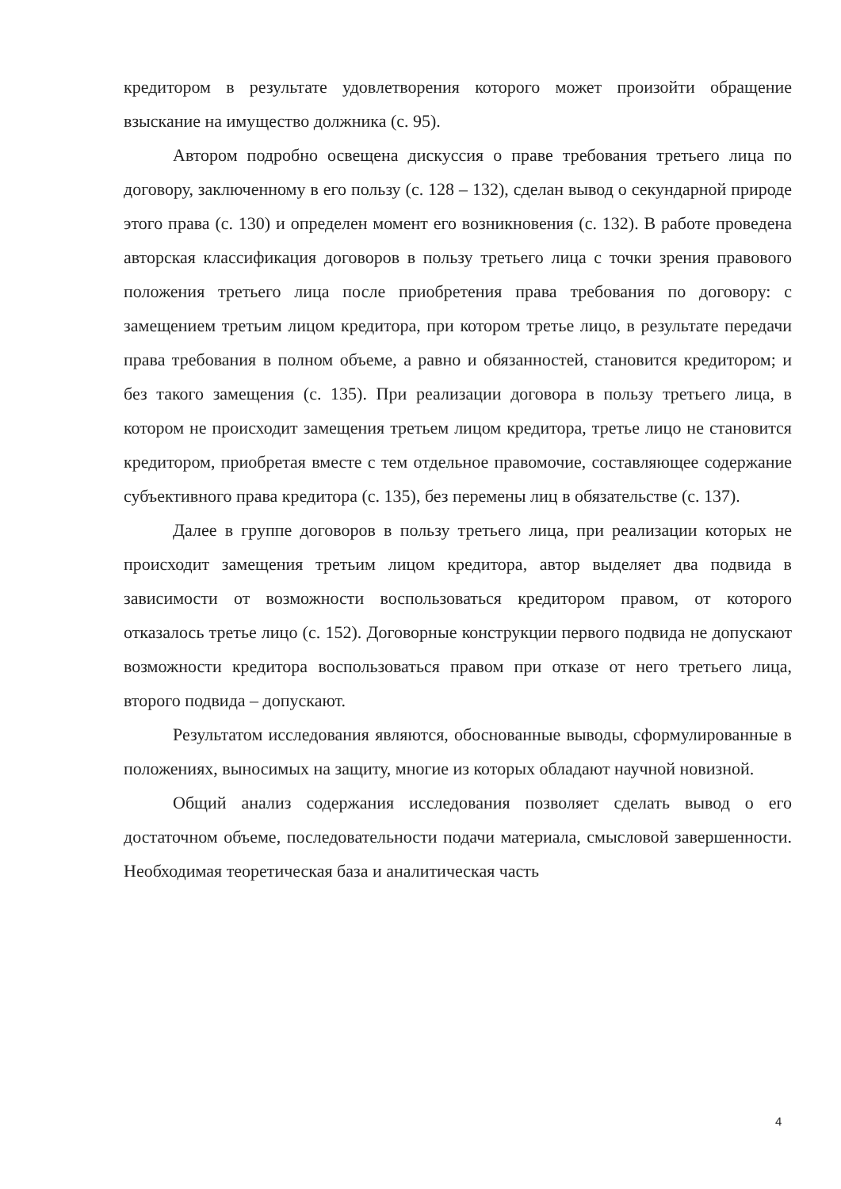кредитором в результате удовлетворения которого может произойти обращение взыскание на имущество должника (с. 95).
Автором подробно освещена дискуссия о праве требования третьего лица по договору, заключенному в его пользу (с. 128 – 132), сделан вывод о секундарной природе этого права (с. 130) и определен момент его возникновения (с. 132). В работе проведена авторская классификация договоров в пользу третьего лица с точки зрения правового положения третьего лица после приобретения права требования по договору: с замещением третьим лицом кредитора, при котором третье лицо, в результате передачи права требования в полном объеме, а равно и обязанностей, становится кредитором; и без такого замещения (с. 135). При реализации договора в пользу третьего лица, в котором не происходит замещения третьем лицом кредитора, третье лицо не становится кредитором, приобретая вместе с тем отдельное правомочие, составляющее содержание субъективного права кредитора (с. 135), без перемены лиц в обязательстве (с. 137).
Далее в группе договоров в пользу третьего лица, при реализации которых не происходит замещения третьим лицом кредитора, автор выделяет два подвида в зависимости от возможности воспользоваться кредитором правом, от которого отказалось третье лицо (с. 152). Договорные конструкции первого подвида не допускают возможности кредитора воспользоваться правом при отказе от него третьего лица, второго подвида – допускают.
Результатом исследования являются, обоснованные выводы, сформулированные в положениях, выносимых на защиту, многие из которых обладают научной новизной.
Общий анализ содержания исследования позволяет сделать вывод о его достаточном объеме, последовательности подачи материала, смысловой завершенности. Необходимая теоретическая база и аналитическая часть
4